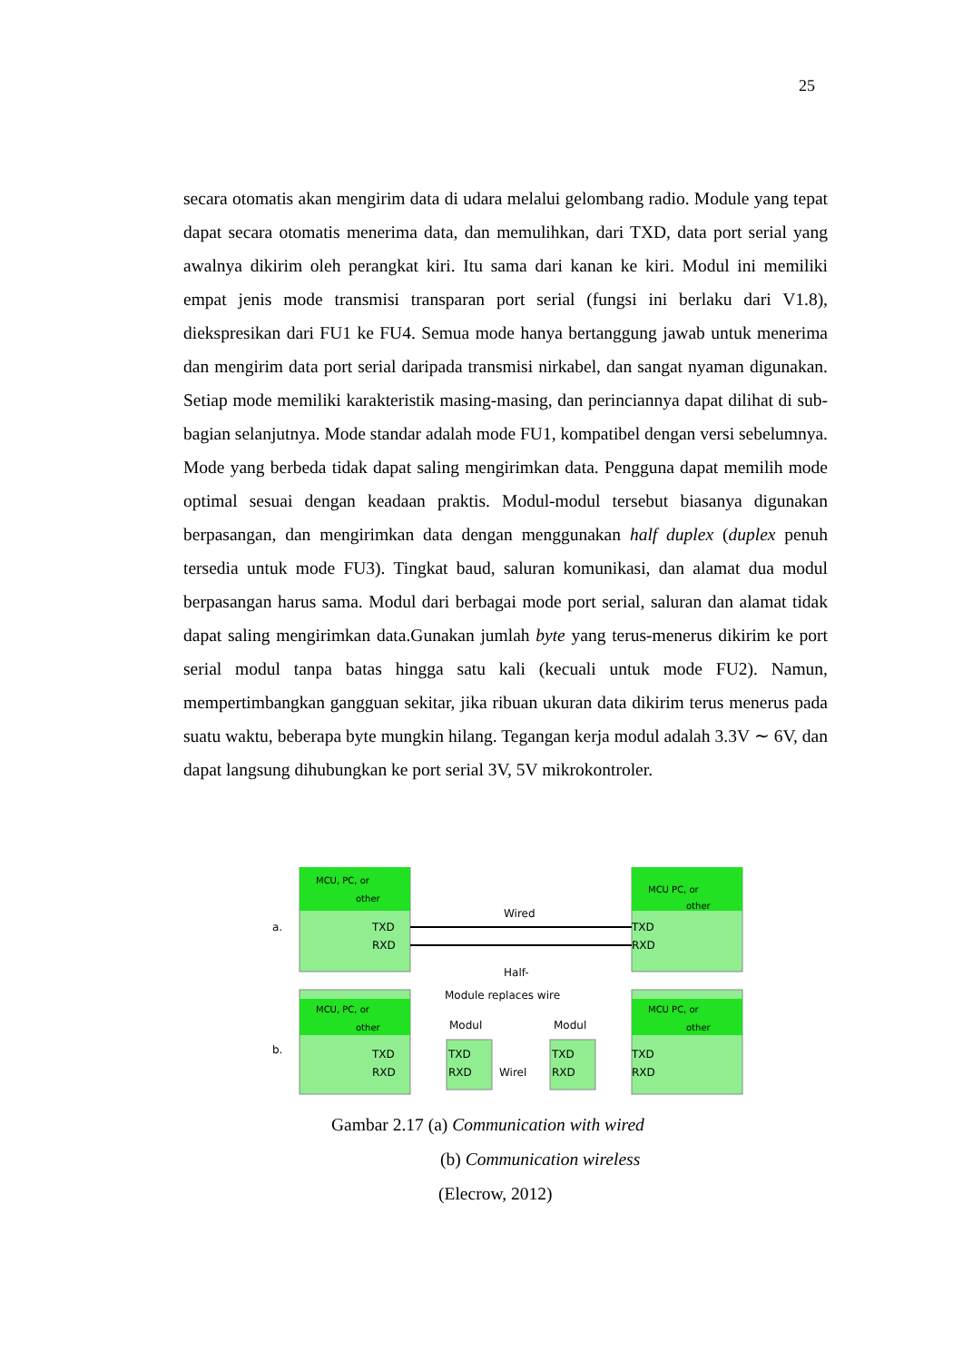25
secara otomatis akan mengirim data di udara melalui gelombang radio. Module yang tepat dapat secara otomatis menerima data, dan memulihkan, dari TXD, data port serial yang awalnya dikirim oleh perangkat kiri. Itu sama dari kanan ke kiri. Modul ini memiliki empat jenis mode transmisi transparan port serial (fungsi ini berlaku dari V1.8), diekspresikan dari FU1 ke FU4. Semua mode hanya bertanggung jawab untuk menerima dan mengirim data port serial daripada transmisi nirkabel, dan sangat nyaman digunakan. Setiap mode memiliki karakteristik masing-masing, dan perinciannya dapat dilihat di sub-bagian selanjutnya. Mode standar adalah mode FU1, kompatibel dengan versi sebelumnya. Mode yang berbeda tidak dapat saling mengirimkan data. Pengguna dapat memilih mode optimal sesuai dengan keadaan praktis. Modul-modul tersebut biasanya digunakan berpasangan, dan mengirimkan data dengan menggunakan half duplex (duplex penuh tersedia untuk mode FU3). Tingkat baud, saluran komunikasi, dan alamat dua modul berpasangan harus sama. Modul dari berbagai mode port serial, saluran dan alamat tidak dapat saling mengirimkan data.Gunakan jumlah byte yang terus-menerus dikirim ke port serial modul tanpa batas hingga satu kali (kecuali untuk mode FU2). Namun, mempertimbangkan gangguan sekitar, jika ribuan ukuran data dikirim terus menerus pada suatu waktu, beberapa byte mungkin hilang. Tegangan kerja modul adalah 3.3V ∼ 6V, dan dapat langsung dihubungkan ke port serial 3V, 5V mikrokontroler.
MCU, PC, or
other
MCU PC, or
other
a.
b.
TXD
RXD
TXD
RXD
Wired
Half-
Module replaces wire
MCU, PC, or
other
MCU PC, or
other
Modul
Modul
TXD
RXD
TXD
RXD
Wirel
TXD
RXD
TXD
RXD
Gambar 2.17 (a) Communication with wired
(b) Communication wireless
(Elecrow, 2012)